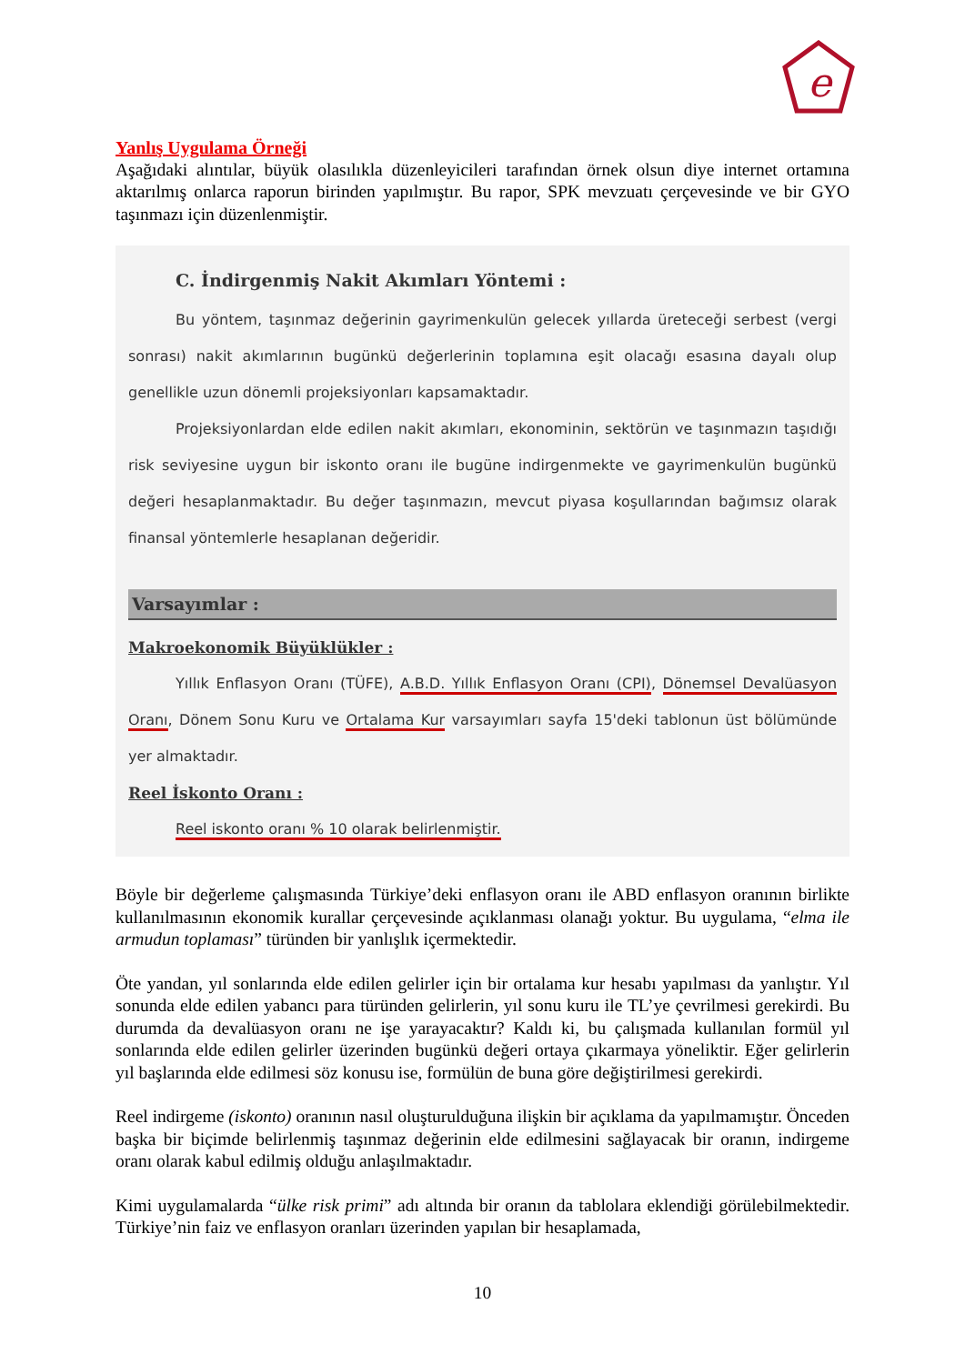e
Yanlış Uygulama Örneği
Aşağıdaki alıntılar, büyük olasılıkla düzenleyicileri tarafından örnek olsun diye internet ortamına aktarılmış onlarca raporun birinden yapılmıştır. Bu rapor, SPK mevzuatı çerçevesinde ve bir GYO taşınmazı için düzenlenmiştir.
C. İndirgenmiş Nakit Akımları Yöntemi :
Bu yöntem, taşınmaz değerinin gayrimenkulün gelecek yıllarda üreteceği serbest (vergi sonrası) nakit akımlarının bugünkü değerlerinin toplamına eşit olacağı esasına dayalı olup genellikle uzun dönemli projeksiyonları kapsamaktadır.
Projeksiyonlardan elde edilen nakit akımları, ekonominin, sektörün ve taşınmazın taşıdığı risk seviyesine uygun bir iskonto oranı ile bugüne indirgenmekte ve gayrimenkulün bugünkü değeri hesaplanmaktadır. Bu değer taşınmazın, mevcut piyasa koşullarından bağımsız olarak finansal yöntemlerle hesaplanan değeridir.
Varsayımlar :
Makroekonomik Büyüklükler :
Yıllık Enflasyon Oranı (TÜFE), A.B.D. Yıllık Enflasyon Oranı (CPI), Dönemsel Devalüasyon Oranı, Dönem Sonu Kuru ve Ortalama Kur varsayımları sayfa 15'deki tablonun üst bölümünde yer almaktadır.
Reel İskonto Oranı :
Reel iskonto oranı % 10 olarak belirlenmiştir.
Böyle bir değerleme çalışmasında Türkiye’deki enflasyon oranı ile ABD enflasyon oranının birlikte kullanılmasının ekonomik kurallar çerçevesinde açıklanması olanağı yoktur. Bu uygulama, “elma ile armudun toplaması” türünden bir yanlışlık içermektedir.
Öte yandan, yıl sonlarında elde edilen gelirler için bir ortalama kur hesabı yapılması da yanlıştır. Yıl sonunda elde edilen yabancı para türünden gelirlerin, yıl sonu kuru ile TL’ye çevrilmesi gerekirdi. Bu durumda da devalüasyon oranı ne işe yarayacaktır? Kaldı ki, bu çalışmada kullanılan formül yıl sonlarında elde edilen gelirler üzerinden bugünkü değeri ortaya çıkarmaya yöneliktir. Eğer gelirlerin yıl başlarında elde edilmesi söz konusu ise, formülün de buna göre değiştirilmesi gerekirdi.
Reel indirgeme (iskonto) oranının nasıl oluşturulduğuna ilişkin bir açıklama da yapılmamıştır. Önceden başka bir biçimde belirlenmiş taşınmaz değerinin elde edilmesini sağlayacak bir oranın, indirgeme oranı olarak kabul edilmiş olduğu anlaşılmaktadır.
Kimi uygulamalarda “ülke risk primi” adı altında bir oranın da tablolara eklendiği görülebilmektedir. Türkiye’nin faiz ve enflasyon oranları üzerinden yapılan bir hesaplamada,
10